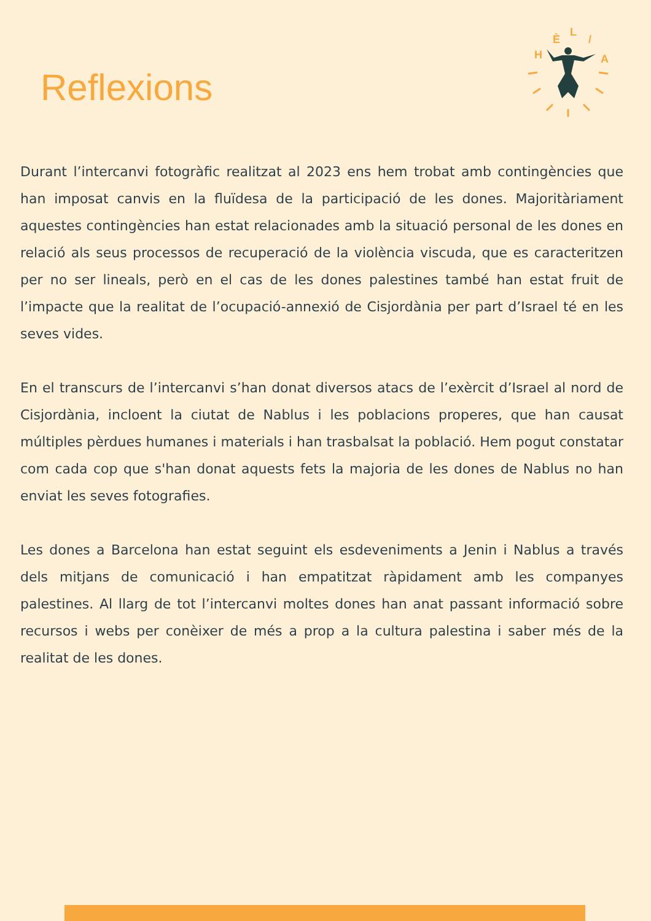Reflexions
H
È
L
/
A
Durant l’intercanvi fotogràfic realitzat al 2023 ens hem trobat amb contingències que han imposat canvis en la fluïdesa de la participació de les dones. Majoritàriament aquestes contingències han estat relacionades amb la situació personal de les dones en relació als seus processos de recuperació de la violència viscuda, que es caracteritzen per no ser lineals, però en el cas de les dones palestines també han estat fruit de l’impacte que la realitat de l’ocupació-annexió de Cisjordània per part d’Israel té en les seves vides.
En el transcurs de l’intercanvi s’han donat diversos atacs de l’exèrcit d’Israel al nord de Cisjordània, incloent la ciutat de Nablus i les poblacions properes, que han causat múltiples pèrdues humanes i materials i han trasbalsat la població. Hem pogut constatar com cada cop que s'han donat aquests fets la majoria de les dones de Nablus no han enviat les seves fotografies.
Les dones a Barcelona han estat seguint els esdeveniments a Jenin i Nablus a través dels mitjans de comunicació i han empatitzat ràpidament amb les companyes palestines. Al llarg de tot l’intercanvi moltes dones han anat passant informació sobre recursos i webs per conèixer de més a prop a la cultura palestina i saber més de la realitat de les dones.